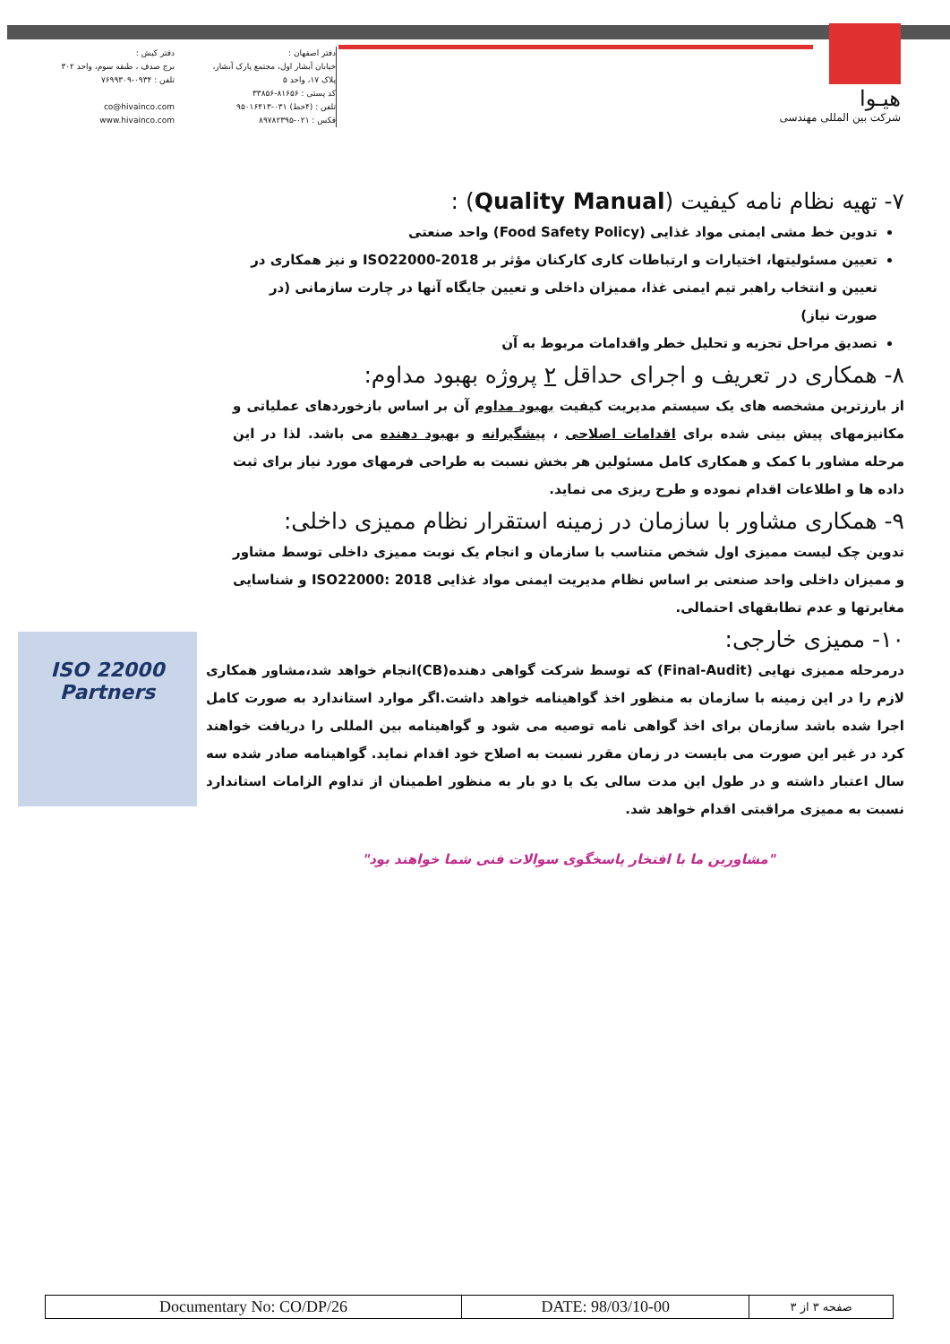هیـوا
شرکت بین المللی مهندسی
دفتر اصفهان :
خیابان آبشار اول، مجتمع پارک آبشار،
پلاک ۱۷، واحد ۵
کد پستی : ۸۱۶۵۶-۳۳۸۵۶
تلفن : (۴خط) ۰۳۱-۹۵۰۱۶۴۱۳
فکس : ۰۲۱-۸۹۷۸۲۳۹۵
دفتر کیش :
برج صدف ، طبقه سوم، واحد ۳۰۲
تلفن : ۰۹۳۴-۷۶۹۹۳۰۹
co@hivainco.com
www.hivainco.com
۷- تهیه نظام نامه کیفیت (Quality Manual) :
تدوین خط مشی ایمنی مواد غذایی (Food Safety Policy) واحد صنعتی
تعیین مسئولیتها، اختیارات و ارتباطات کاری کارکنان مؤثر بر ISO22000-2018 و نیز همکاری در تعیین و انتخاب راهبر تیم ایمنی غذا، ممیزان داخلی و تعیین جایگاه آنها در چارت سازمانی (در صورت نیاز)
تصدیق مراحل تجزیه و تحلیل خطر واقدامات مربوط به آن
۸- همکاری در تعریف و اجرای حداقل ۲ پروژه بهبود مداوم:
از بارزترین مشخصه های یک سیستم مدیریت کیفیت بهبود مداوم آن بر اساس بازخوردهای عملیاتی و مکانیزمهای پیش بینی شده برای اقدامات اصلاحی ، پیشگیرانه و بهبود دهنده می باشد. لذا در این مرحله مشاور با کمک و همکاری کامل مسئولین هر بخش نسبت به طراحی فرمهای مورد نیاز برای ثبت داده ها و اطلاعات اقدام نموده و طرح ریزی می نماید.
۹- همکاری مشاور با سازمان در زمینه استقرار نظام ممیزی داخلی:
تدوین چک لیست ممیزی اول شخص متناسب با سازمان و انجام یک نوبت ممیزی داخلی توسط مشاور و ممیزان داخلی واحد صنعتی بر اساس نظام مدیریت ایمنی مواد غذایی ISO22000: 2018 و شناسایی مغایرتها و عدم تطابقهای احتمالی.
۱۰- ممیزی خارجی:
درمرحله ممیزی نهایی (Final-Audit) که توسط شرکت گواهی دهنده(CB)انجام خواهد شد،مشاور همکاری لازم را در این زمینه با سازمان به منظور اخذ گواهینامه خواهد داشت.اگر موارد استاندارد به صورت کامل اجرا شده باشد سازمان برای اخذ گواهی نامه توصیه می شود و گواهینامه بین المللی را دریافت خواهند کرد در غیر این صورت می بایست در زمان مقرر نسبت به اصلاح خود اقدام نماید. گواهینامه صادر شده سه سال اعتبار داشته و در طول این مدت سالی یک یا دو بار به منظور اطمینان از تداوم الزامات استاندارد نسبت به ممیزی مراقبتی اقدام خواهد شد.
"مشاورین ما با افتخار پاسخگوی سوالات فنی شما خواهند بود"
ISO 22000 Partners
| Documentary No: CO/DP/26 | DATE: 98/03/10-00 | صفحه ۳ از ۳ |